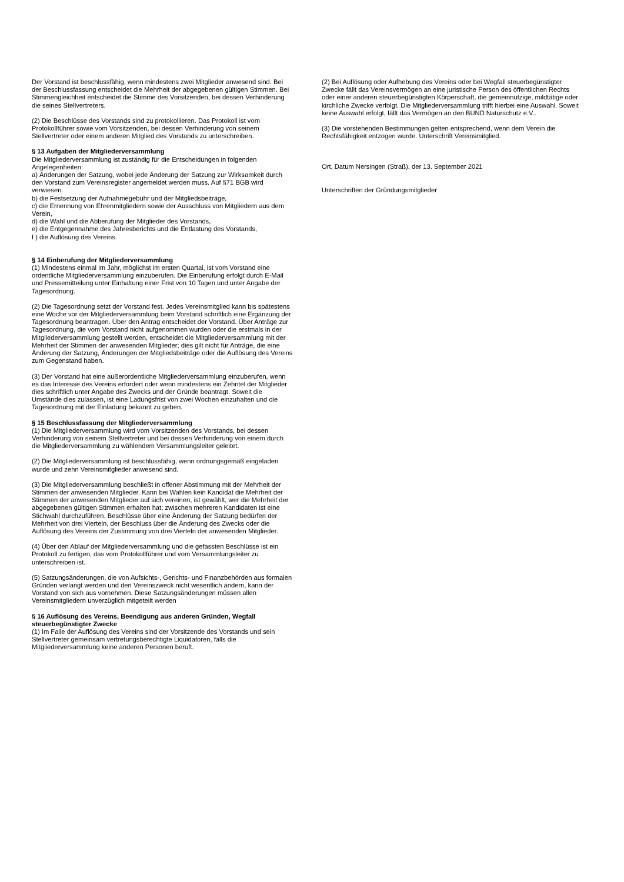Der Vorstand ist beschlussfähig, wenn mindestens zwei Mitglieder anwesend sind. Bei der Beschlussfassung entscheidet die Mehrheit der abgegebenen gültigen Stimmen. Bei Stimmengleichheit entscheidet die Stimme des Vorsitzenden, bei dessen Verhinderung die seines Stellvertreters.
(2) Die Beschlüsse des Vorstands sind zu protokollieren. Das Protokoll ist vom Protokollführer sowie vom Vorsitzenden, bei dessen Verhinderung von seinem Stellvertreter oder einem anderen Mitglied des Vorstands zu unterschreiben.
§ 13 Aufgaben der Mitgliederversammlung
Die Mitgliederversammlung ist zuständig für die Entscheidungen in folgenden Angelegenheiten:
a) Änderungen der Satzung, wobei jede Änderung der Satzung zur Wirksamkeit durch den Vorstand zum Vereinsregister angemeldet werden muss. Auf §71 BGB wird verwiesen.
b) die Festsetzung der Aufnahmegebühr und der Mitgliedsbeiträge,
c) die Ernennung von Ehrenmitgliedern sowie der Ausschluss von Mitgliedern aus dem Verein,
d) die Wahl und die Abberufung der Mitglieder des Vorstands,
e) die Entgegennahme des Jahresberichts und die Entlastung des Vorstands,
f ) die Auflösung des Vereins.
§ 14 Einberufung der Mitgliederversammlung
(1) Mindestens einmal im Jahr, möglichst im ersten Quartal, ist vom Vorstand eine ordentliche Mitgliederversammlung einzuberufen. Die Einberufung erfolgt durch E-Mail und Pressemitteilung unter Einhaltung einer Frist von 10 Tagen und unter Angabe der Tagesordnung.
(2) Die Tagesordnung setzt der Vorstand fest. Jedes Vereinsmitglied kann bis spätestens eine Woche vor der Mitgliederversammlung beim Vorstand schriftlich eine Ergänzung der Tagesordnung beantragen. Über den Antrag entscheidet der Vorstand. Über Anträge zur Tagesordnung, die vom Vorstand nicht aufgenommen wurden oder die erstmals in der Mitgliederversammlung gestellt werden, entscheidet die Mitgliederversammlung mit der Mehrheit der Stimmen der anwesenden Mitglieder; dies gilt nicht für Anträge, die eine Änderung der Satzung, Änderungen der Mitgliedsbeiträge oder die Auflösung des Vereins zum Gegenstand haben.
(3) Der Vorstand hat eine außerordentliche Mitgliederversammlung einzuberufen, wenn es das Interesse des Vereins erfordert oder wenn mindestens ein Zehntel der Mitglieder dies schriftlich unter Angabe des Zwecks und der Gründe beantragt. Soweit die Umstände dies zulassen, ist eine Ladungsfrist von zwei Wochen einzuhalten und die Tagesordnung mit der Einladung bekannt zu geben.
§ 15 Beschlussfassung der Mitgliederversammlung
(1) Die Mitgliederversammlung wird vom Vorsitzenden des Vorstands, bei dessen Verhinderung von seinem Stellvertreter und bei dessen Verhinderung von einem durch die Mitgliederversammlung zu wählendem Versammlungsleiter geleitet.
(2) Die Mitgliederversammlung ist beschlussfähig, wenn ordnungsgemäß eingeladen wurde und zehn Vereinsmitglieder anwesend sind.
(3) Die Mitgliederversammlung beschließt in offener Abstimmung mit der Mehrheit der Stimmen der anwesenden Mitglieder. Kann bei Wahlen kein Kandidat die Mehrheit der Stimmen der anwesenden Mitglieder auf sich vereinen, ist gewählt, wer die Mehrheit der abgegebenen gültigen Stimmen erhalten hat; zwischen mehreren Kandidaten ist eine Stichwahl durchzuführen. Beschlüsse über eine Änderung der Satzung bedürfen der Mehrheit von drei Vierteln, der Beschluss über die Änderung des Zwecks oder die Auflösung des Vereins der Zustimmung von drei Vierteln der anwesenden Mitglieder.
(4) Über den Ablauf der Mitgliederversammlung und die gefassten Beschlüsse ist ein Protokoll zu fertigen, das vom Protokollführer und vom Versammlungsleiter zu unterschreiben ist.
(5) Satzungsänderungen, die von Aufsichts-, Gerichts- und Finanzbehörden aus formalen Gründen verlangt werden und den Vereinszweck nicht wesentlich ändern, kann der Vorstand von sich aus vornehmen. Diese Satzungsänderungen müssen allen Vereinsmitgliedern unverzüglich mitgeteilt werden
§ 16 Auflösung des Vereins, Beendigung aus anderen Gründen, Wegfall steuerbegünstigter Zwecke
(1) Im Falle der Auflösung des Vereins sind der Vorsitzende des Vorstands und sein Stellvertreter gemeinsam vertretungsberechtigte Liquidatoren, falls die Mitgliederversammlung keine anderen Personen beruft.
(2) Bei Auflösung oder Aufhebung des Vereins oder bei Wegfall steuerbegünstigter Zwecke fällt das Vereinsvermögen an eine juristische Person des öffentlichen Rechts oder einer anderen steuerbegünstigten Körperschaft, die gemeinnützige, mildtätige oder kirchliche Zwecke verfolgt. Die Mitgliederversammlung trifft hierbei eine Auswahl. Soweit keine Auswahl erfolgt, fällt das Vermögen an den BUND Naturschutz e.V..
(3) Die vorstehenden Bestimmungen gelten entsprechend, wenn dem Verein die Rechtsfähigkeit entzogen wurde. Unterschrift Vereinsmitglied.
Ort, Datum Nersingen (Straß), der 13. September 2021
Unterschriften der Gründungsmitglieder